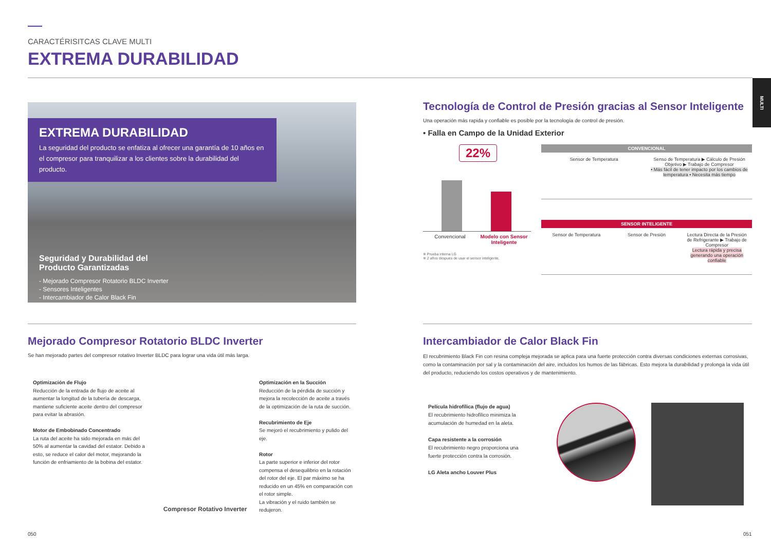CARACTÉRISITCAS CLAVE MULTI
EXTREMA DURABILIDAD
MULTI
EXTREMA DURABILIDAD
La seguridad del producto se enfatiza al ofrecer una garantía de 10 años en el compresor para tranquilizar a los clientes sobre la durabilidad del producto.
Seguridad y Durabilidad del
Producto Garantizadas
- Mejorado Compresor Rotatorio BLDC Inverter
- Sensores Inteligentes
- Intercambiador de Calor Black Fin
Tecnología de Control de Presión gracias al Sensor Inteligente
Una operación más rapida y confiable es posible por la tecnología de control de presión.
• Falla en Campo de la Unidad Exterior
22%
CONVENCIONAL
Sensor de Temperatura Senso de Temperatura ▶ Cálculo de Presión Objetivo ▶ Trabajo de Compresor
• Más fácil de tener impacto por los cambios de temperatura • Necesita más tiempo
SENSOR INTELIGENTE
Sensor de Temperatura Sensor de Presión Lectura Directa de la Presión de Refrigerante ▶ Trabajo de Compresor
Lectura rápida y precisa generando una operación confiable
Convencional Modelo con Sensor Inteligente
※ Prueba interna LG
※ 2 años despues de usar el sensor inteligente.
Mejorado Compresor Rotatorio BLDC Inverter
Se han mejorado partes del compresor rotativo Inverter BLDC para lograr una vida útil más larga.
Optimización de Flujo
Reducción de la entrada de flujo de aceite al aumentar la longitud de la tubería de descarga, mantiene suficiente aceite dentro del compresor para evitar la abrasión.
Motor de Embobinado Concentrado
La ruta del aceite ha sido mejorada en más del 50% al aumentar la cavidad del estator. Debido a esto, se reduce el calor del motor, mejorando la función de enfriamiento de la bobina del estator.
Compresor Rotativo Inverter
Optimización en la Succión
Reducción de la pérdida de succión y mejora la recolección de aceite a través de la optimización de la ruta de succión.
Recubrimiento de Eje
Se mejoró el recubrimiento y pulido del eje.
Rotor
La parte superior e inferior del rotor compensa el desequilibrio en la rotación del rotor del eje. El par máximo se ha reducido en un 45% en comparación con el rotor simple.
La vibración y el ruido también se redujeron.
Intercambiador de Calor Black Fin
El recubrimiento Black Fin con resina compleja mejorada se aplica para una fuerte protección contra diversas condiciones externas corrosivas, como la contaminación por sal y la contaminación del aire, incluidos los humos de las fábricas. Esto mejora la durabilidad y prolonga la vida útil del producto, reduciendo los costos operativos y de mantenimiento.
Película hidrofílica (flujo de agua)
El recubrimiento hidrofílico minimiza la acumulación de humedad en la aleta.
Capa resistente a la corrosión
El recubrimiento negro proporciona una fuerte protección contra la corrosión.
LG Aleta ancho Louver Plus
050 051